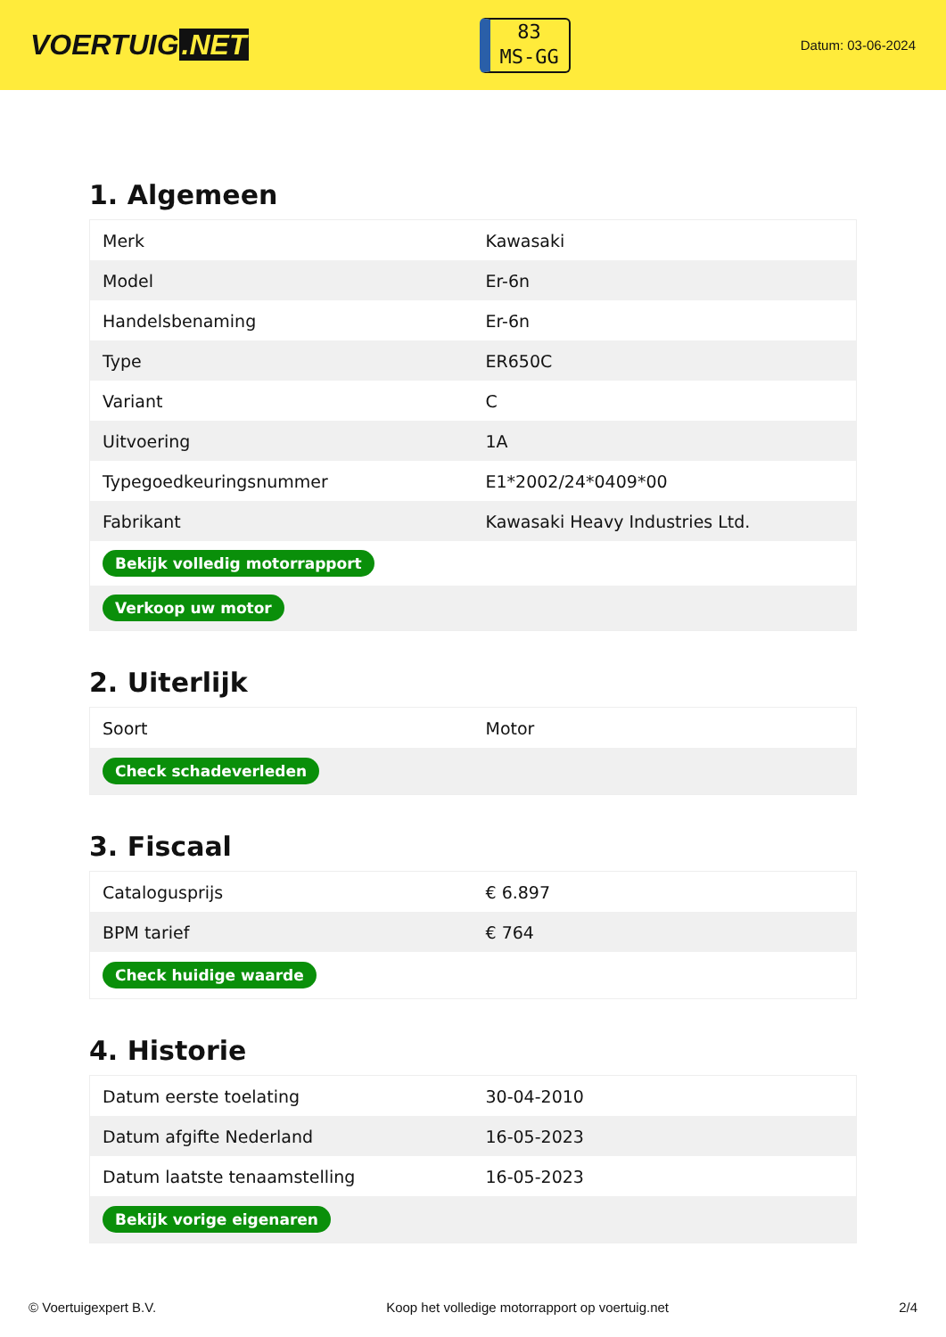VOERTUIG.NET
83
MS-GG
Datum: 03-06-2024
1. Algemeen
| Merk | Kawasaki |
| Model | Er-6n |
| Handelsbenaming | Er-6n |
| Type | ER650C |
| Variant | C |
| Uitvoering | 1A |
| Typegoedkeuringsnummer | E1*2002/24*0409*00 |
| Fabrikant | Kawasaki Heavy Industries Ltd. |
| Bekijk volledig motorrapport | |
| Verkoop uw motor | |
2. Uiterlijk
| Soort | Motor |
| Check schadeverleden | |
3. Fiscaal
| Catalogusprijs | € 6.897 |
| BPM tarief | € 764 |
| Check huidige waarde | |
4. Historie
| Datum eerste toelating | 30-04-2010 |
| Datum afgifte Nederland | 16-05-2023 |
| Datum laatste tenaamstelling | 16-05-2023 |
| Bekijk vorige eigenaren | |
© Voertuigexpert B.V. Koop het volledige motorrapport op voertuig.net 2/4